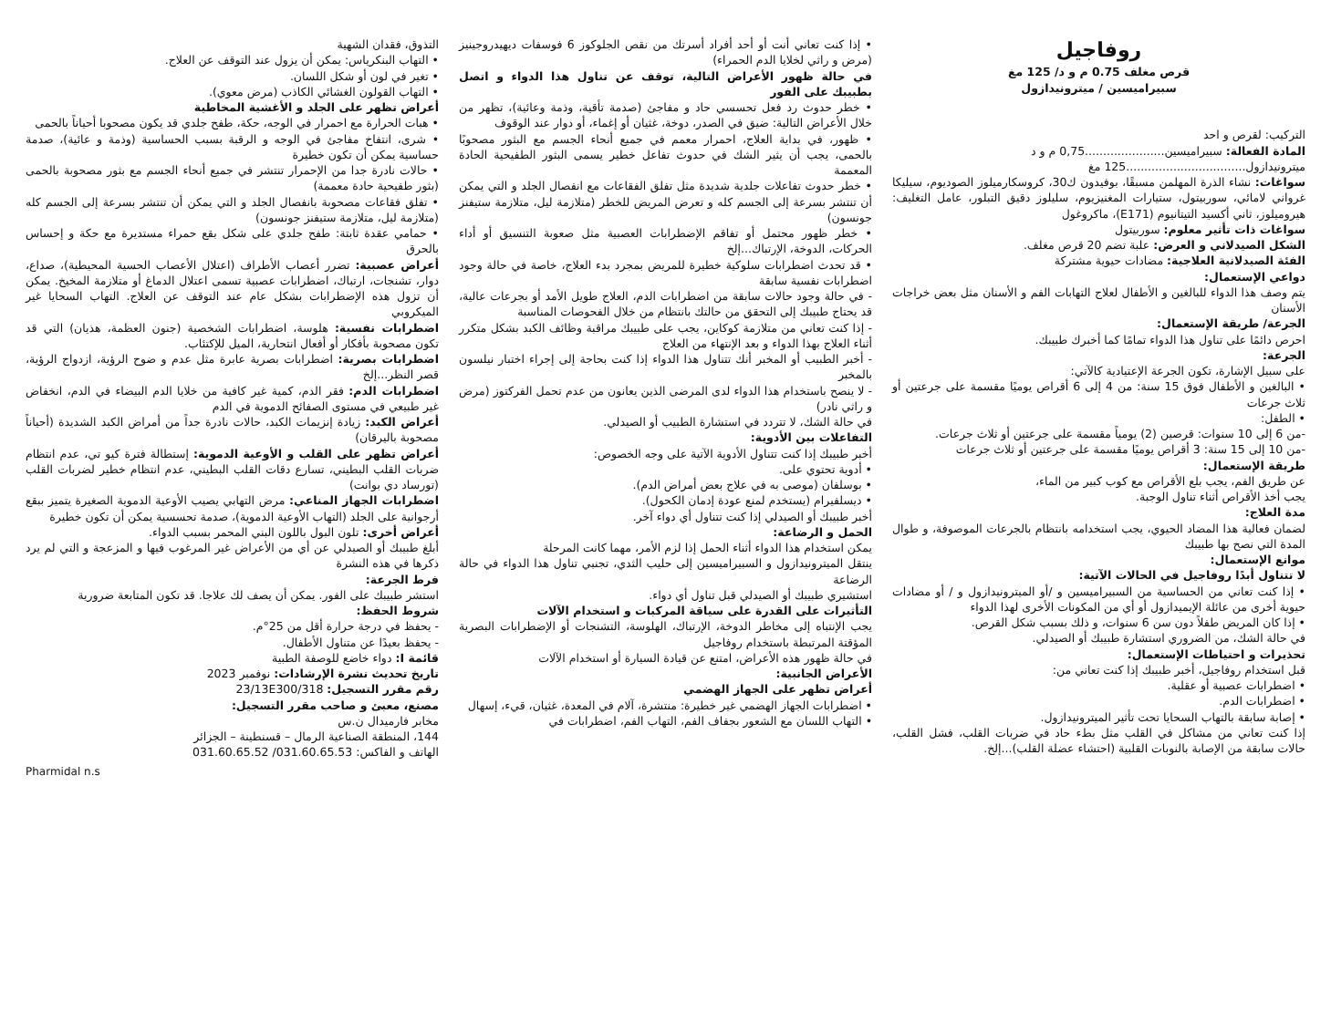روفاجيل
قرص مغلف 0.75 م و د/ 125 مغ
سبيراميسين / ميترونيدازول
التركيب: لقرص و احد
المادة الفعالة: سبيراميسين......................0,75 م و د
ميترونيدازول.................................125 مغ
سواغات: نشاء الذرة المهلمن مسبقًا، بوفيدون ك30، كروسكارميلوز الصوديوم، سيليكا غرواني لامائي، سوربيتول، ستيارات المغنيزيوم، سليلوز دقيق التبلور، عامل التغليف: هيروميلوز، ثاني أكسيد التيتانيوم (E171)، ماكروغول
سواغات ذات تأثير معلوم: سوربيتول
الشكل الصيدلاني و العرض: علبة تضم 20 قرص مغلف.
الفئة الصيدلانية العلاجية: مضادات حيوية مشتركة
دواعي الإستعمال:
يتم وصف هذا الدواء للبالغين و الأطفال لعلاج التهابات الفم و الأسنان مثل بعض خراجات الأسنان
الجرعة/ طريقة الإستعمال:
احرص دائمًا على تناول هذا الدواء تمامًا كما أخبرك طبيبك.
الجرعة:
على سبيل الإشارة، تكون الجرعة الإعتيادية كالآتي:
• البالغين و الأطفال فوق 15 سنة: من 4 إلى 6 أقراص يوميًا مقسمة على جرعتين أو ثلاث جرعات
• الطفل:
-من 6 إلى 10 سنوات: قرصين (2) يومياً مقسمة على جرعتين أو ثلاث جرعات.
-من 10 إلى 15 سنة: 3 أقراص يوميًا مقسمة على جرعتين أو ثلاث جرعات
طريقة الإستعمال:
عن طريق الفم، يجب بلع الأقراص مع كوب كبير من الماء،
يجب أخذ الأقراص أثناء تناول الوجبة.
مدة العلاج:
لضمان فعالية هذا المضاد الحيوي، يجب استخدامه بانتظام بالجرعات الموصوفة، و طوال المدة التي نصح بها طبيبك
موانع الإستعمال:
لا تتناول أبدًا روفاجيل في الحالات الآتية:
• إذا كنت تعاني من الحساسية من السبيراميسين و /أو الميترونيدازول و / أو مضادات حيوية أخرى من عائلة الإيميدازول أو أي من المكونات الأخرى لهذا الدواء
• إذا كان المريض طفلاً دون سن 6 سنوات، و ذلك بسبب شكل القرص.
في حالة الشك، من الضروري استشارة طبيبك أو الصيدلي.
تحذيرات و احتياطات الإستعمال:
قبل استخدام روفاجيل، أخبر طبيبك إذا كنت تعاني من:
• اضطرابات عصبية أو عقلية.
• اضطرابات الدم.
• إصابة سابقة بالتهاب السحايا تحت تأثير الميترونيدازول.
إذا كنت تعاني من مشاكل في القلب مثل بطء حاد في ضربات القلب، فشل القلب، حالات سابقة من الإصابة بالنوبات القلبية (احتشاء عضلة القلب)...إلخ.
• إذا كنت تعاني أنت أو أحد أفراد أسرتك من نقص الجلوكوز 6 فوسفات ديهيدروجينيز (مرض و راثي لخلايا الدم الحمراء)
في حالة ظهور الأعراض التالية، توقف عن تناول هذا الدواء و اتصل بطبيبك على الفور
• خطر حدوث رد فعل تحسسي حاد و مفاجئ (صدمة تأقية، وذمة وعائية)، تظهر من خلال الأعراض التالية: ضيق في الصدر، دوخة، غثيان أو إغماء، أو دوار عند الوقوف
• ظهور، في بداية العلاج، احمرار معمم في جميع أنحاء الجسم مع البثور مصحوبًا بالحمى، يجب أن يثير الشك في حدوث تفاعل خطير يسمى البثور الطفيحية الحادة المعممة
• خطر حدوث تفاعلات جلدية شديدة مثل تفلق الفقاعات مع انفصال الجلد و التي يمكن أن تنتشر بسرعة إلى الجسم كله و تعرض المريض للخطر (متلازمة ليل، متلازمة ستيفنز جونسون)
• خطر ظهور محتمل أو تفاقم الإضطرابات العصبية مثل صعوبة التنسيق أو أداء الحركات، الدوخة، الإرتباك...إلخ
• قد تحدث اضطرابات سلوكية خطيرة للمريض بمجرد بدء العلاج، خاصة في حالة وجود اضطرابات نفسية سابقة
- في حالة وجود حالات سابقة من اضطرابات الدم، العلاج طويل الأمد أو بجرعات عالية، قد يحتاج طبيبك إلى التحقق من حالتك بانتظام من خلال الفحوصات المناسبة
- إذا كنت تعاني من متلازمة كوكاين، يجب على طبيبك مراقبة وظائف الكبد بشكل متكرر أثناء العلاج بهذا الدواء و بعد الإنتهاء من العلاج
- أخبر الطبيب أو المخبر أنك تتناول هذا الدواء إذا كنت بحاجة إلى إجراء اختبار نيلسون بالمخبر
- لا ينصح باستخدام هذا الدواء لدى المرضى الذين يعانون من عدم تحمل الفركتوز (مرض و راثي نادر)
في حالة الشك، لا تتردد في استشارة الطبيب أو الصيدلي.
التفاعلات بين الأدوية:
أخبر طبيبك إذا كنت تتناول الأدوية الآتية على وجه الخصوص:
• أدوية تحتوي على.
• بوسلفان (موصى به في علاج بعض أمراض الدم).
• ديسلفيرام (يستخدم لمنع عودة إدمان الكحول).
أخبر طبيبك أو الصيدلي إذا كنت تتناول أي دواء آخر.
الحمل و الرضاعة:
يمكن استخدام هذا الدواء أثناء الحمل إذا لزم الأمر، مهما كانت المرحلة
ينتقل الميترونيدازول و السبيراميسين إلى حليب الثدي، تجنبي تناول هذا الدواء في حالة الرضاعة
استشيري طبيبك أو الصيدلي قبل تناول أي دواء.
التأثيرات على القدرة على سياقة المركبات و استخدام الآلات
يجب الإنتباه إلى مخاطر الدوخة، الإرتباك، الهلوسة، التشنجات أو الإضطرابات البصرية المؤقتة المرتبطة باستخدام روفاجيل
في حالة ظهور هذه الأعراض، امتنع عن قيادة السيارة أو استخدام الآلات
الأعراض الجانبية:
أعراض تظهر على الجهاز الهضمي
• اضطرابات الجهاز الهضمي غير خطيرة: منتشرة، آلام في المعدة، غثيان، قيء، إسهال
• التهاب اللسان مع الشعور بجفاف الفم، التهاب الفم، اضطرابات في
التذوق، فقدان الشهية
• التهاب البنكرياس: يمكن أن يزول عند التوقف عن العلاج.
• تغير في لون أو شكل اللسان.
• التهاب القولون الغشائي الكاذب (مرض معوي).
أعراض تظهر على الجلد و الأغشية المخاطية
• هبات الحرارة مع احمرار في الوجه، حكة، طفح جلدي قد يكون مصحوبا أحياناً بالحمى
• شرى، انتفاخ مفاجئ في الوجه و الرقبة بسبب الحساسية (وذمة و عائية)، صدمة حساسية يمكن أن تكون خطيرة
• حالات نادرة جدا من الإحمرار تنتشر في جميع أنحاء الجسم مع بثور مصحوبة بالحمى (بثور طفيحية حادة معممة)
• تفلق فقاعات مصحوبة بانفصال الجلد و التي يمكن أن تنتشر بسرعة إلى الجسم كله (متلازمة ليل، متلازمة ستيفنز جونسون)
• حمامي عقدة ثابتة: طفح جلدي على شكل بقع حمراء مستديرة مع حكة و إحساس بالحرق
أعراض عصبية: تضرر أعصاب الأطراف (اعتلال الأعصاب الحسية المحيطية)، صداع، دوار، تشنجات، ارتباك، اضطرابات عصبية تسمى اعتلال الدماغ أو متلازمة المخيخ. يمكن أن تزول هذه الإضطرابات بشكل عام عند التوقف عن العلاج. التهاب السحايا غير الميكروبي
اضطرابات نفسية: هلوسة، اضطرابات الشخصية (جنون العظمة، هذيان) التي قد تكون مصحوبة بأفكار أو أفعال انتحارية، الميل للإكتئاب.
اضطرابات بصرية: اضطرابات بصرية عابرة مثل عدم و ضوح الرؤية، ازدواج الرؤية، قصر النظر...إلخ
اضطرابات الدم: فقر الدم، كمية غير كافية من خلايا الدم البيضاء في الدم، انخفاض غير طبيعي في مستوى الصفائح الدموية في الدم
أعراض الكبد: زيادة إنزيمات الكبد، حالات نادرة جداً من أمراض الكبد الشديدة (أحياناً مصحوبة باليرقان)
أعراض تظهر على القلب و الأوعية الدموية: إستطالة فترة كيو تي، عدم انتظام ضربات القلب البطيني، تسارع دقات القلب البطيني، عدم انتظام خطير لضربات القلب (تورساد دي بوانت)
اضطرابات الجهاز المناعي: مرض التهابي يصيب الأوعية الدموية الصغيرة يتميز ببقع أرجوانية على الجلد (التهاب الأوعية الدموية)، صدمة تحسسية يمكن أن تكون خطيرة
أعراض أخرى: تلون البول باللون البني المحمر بسبب الدواء.
أبلغ طبيبك أو الصيدلي عن أي من الأعراض غير المرغوب فيها و المزعجة و التي لم يرد ذكرها في هذه النشرة
فرط الجرعة:
استشر طبيبك على الفور. يمكن أن يصف لك علاجا. قد تكون المتابعة ضرورية
شروط الحفظ:
- يحفظ في درجة حرارة أقل من 25°م.
- يحفظ بعيدًا عن متناول الأطفال.
قائمة I: دواء خاضع للوصفة الطبية
تاريخ تحديث نشرة الإرشادات: نوفمبر 2023
رقم مقرر التسجيل: 23/13E300/318
مصنع، معبئ و صاحب مقرر التسجيل:
مخابر فارميدال ن.س
144، المنطقة الصناعية الرمال – قسنطينة – الجزائر
الهاتف و الفاكس: 031.60.65.53/ 031.60.65.52
Pharmidal n.s